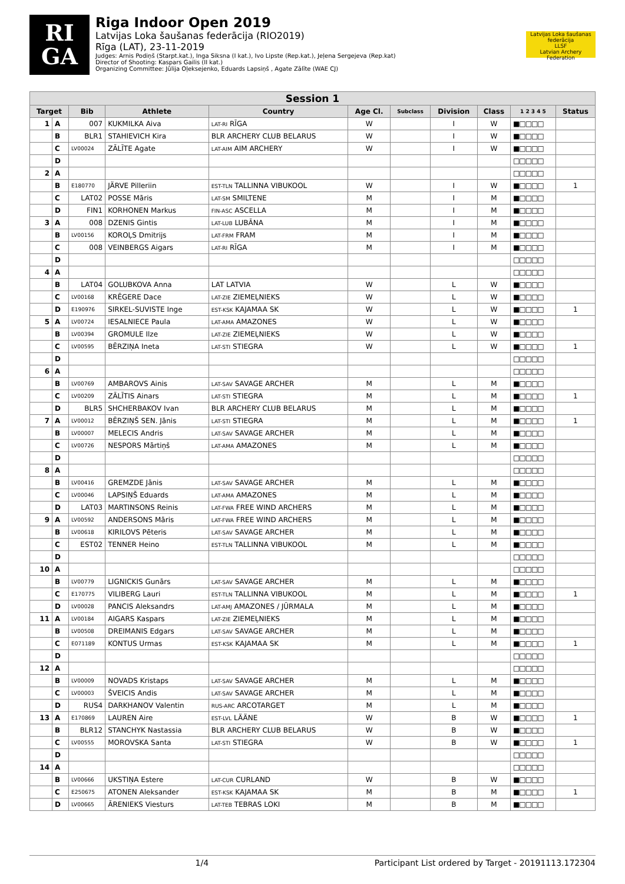RI
GA
Riga Indoor Open 2019
Latvijas Loka šaušanas federācija (RIO2019)
Rīga (LAT), 23-11-2019
Judges: Arnis Podiņš (Starpt.kat.), Inga Siksna (I kat.), Ivo Lipste (Rep.kat.), Jeļena Sergejeva (Rep.kat)
Director of Shooting: Kaspars Gailis (II kat.)
Organizing Committee: Jūlija Oļeksejenko, Eduards Lapsiņš , Agate Zālīte (WAE CJ)
Latvijas Loka šaušanas federācija
LLSF
Latvian Archery Federation
| Session 1 | | | | | | | | | | |
| --- | --- | --- | --- | --- | --- | --- | --- | --- | --- | --- |
| Target | | Bib | Athlete | Country | Age Cl. | Subclass | Division | Class | 1 2 3 4 5 | Status |
| 1 | A | 007 | KUKMILKA Aiva | LAT-RI RĪGA | W | | I | W | ■□□□□ | |
| | B | BLR1 | STAHIEVICH Kira | BLR ARCHERY CLUB BELARUS | W | | I | W | ■□□□□ | |
| | C | LV00024 | ZĀLĪTE Agate | LAT-AIM AIM ARCHERY | W | | I | W | ■□□□□ | |
| | D | | | | | | | | □□□□□ | |
| 2 | A | | | | | | | | □□□□□ | |
| | B | E180770 | JÄRVE Pilleriin | EST-TLN TALLINNA VIBUKOOL | W | | I | W | ■□□□□ | 1 |
| | C | LAT02 | POSSE Māris | LAT-SM SMILTENE | M | | I | M | ■□□□□ | |
| | D | FIN1 | KORHONEN Markus | FIN-ASC ASCELLA | M | | I | M | ■□□□□ | |
| 3 | A | 008 | DZENIS Gintis | LAT-LUB LUBĀNA | M | | I | M | ■□□□□ | |
| | B | LV00156 | KOROĻS Dmitrijs | LAT-FRM FRAM | M | | I | M | ■□□□□ | |
| | C | 008 | VEINBERGS Aigars | LAT-RI RĪGA | M | | I | M | ■□□□□ | |
| | D | | | | | | | | □□□□□ | |
| 4 | A | | | | | | | | □□□□□ | |
| | B | LAT04 | GOLUBKOVA Anna | LAT LATVIA | W | | L | W | ■□□□□ | |
| | C | LV00168 | KRĒGERE Dace | LAT-ZIE ZIEMEĻNIEKS | W | | L | W | ■□□□□ | |
| | D | E190976 | SIRKEL-SUVISTE Inge | EST-KSK KAJAMAA SK | W | | L | W | ■□□□□ | 1 |
| 5 | A | LV00724 | IESALNIECE Paula | LAT-AMA AMAZONES | W | | L | W | ■□□□□ | |
| | B | LV00394 | GROMULE Ilze | LAT-ZIE ZIEMEĻNIEKS | W | | L | W | ■□□□□ | |
| | C | LV00595 | BĒRZIŅA Ineta | LAT-STI STIEGRA | W | | L | W | ■□□□□ | 1 |
| | D | | | | | | | | □□□□□ | |
| 6 | A | | | | | | | | □□□□□ | |
| | B | LV00769 | AMBAROVS Ainis | LAT-SAV SAVAGE ARCHER | M | | L | M | ■□□□□ | |
| | C | LV00209 | ZĀLĪTIS Ainars | LAT-STI STIEGRA | M | | L | M | ■□□□□ | 1 |
| | D | BLR5 | SHCHERBAKOV Ivan | BLR ARCHERY CLUB BELARUS | M | | L | M | ■□□□□ | |
| 7 | A | LV00012 | BĒRZIŅŠ SEN. Jānis | LAT-STI STIEGRA | M | | L | M | ■□□□□ | 1 |
| | B | LV00007 | MELECIS Andris | LAT-SAV SAVAGE ARCHER | M | | L | M | ■□□□□ | |
| | C | LV00726 | NESPORS Mārtiņš | LAT-AMA AMAZONES | M | | L | M | ■□□□□ | |
| | D | | | | | | | | □□□□□ | |
| 8 | A | | | | | | | | □□□□□ | |
| | B | LV00416 | GREMZDE Jānis | LAT-SAV SAVAGE ARCHER | M | | L | M | ■□□□□ | |
| | C | LV00046 | LAPSIŅŠ Eduards | LAT-AMA AMAZONES | M | | L | M | ■□□□□ | |
| | D | LAT03 | MARTINSONS Reinis | LAT-FWA FREE WIND ARCHERS | M | | L | M | ■□□□□ | |
| 9 | A | LV00592 | ANDERSONS Māris | LAT-FWA FREE WIND ARCHERS | M | | L | M | ■□□□□ | |
| | B | LV00618 | KIRILOVS Pēteris | LAT-SAV SAVAGE ARCHER | M | | L | M | ■□□□□ | |
| | C | EST02 | TENNER Heino | EST-TLN TALLINNA VIBUKOOL | M | | L | M | ■□□□□ | |
| | D | | | | | | | | □□□□□ | |
| 10 | A | | | | | | | | □□□□□ | |
| | B | LV00779 | LIGNICKIS Gunārs | LAT-SAV SAVAGE ARCHER | M | | L | M | ■□□□□ | |
| | C | E170775 | VILIBERG Lauri | EST-TLN TALLINNA VIBUKOOL | M | | L | M | ■□□□□ | 1 |
| | D | LV00028 | PANCIS Aleksandrs | LAT-AMJ AMAZONES / JŪRMALA | M | | L | M | ■□□□□ | |
| 11 | A | LV00184 | AIGARS Kaspars | LAT-ZIE ZIEMEĻNIEKS | M | | L | M | ■□□□□ | |
| | B | LV00508 | DREIMANIS Edgars | LAT-SAV SAVAGE ARCHER | M | | L | M | ■□□□□ | |
| | C | E071189 | KONTUS Urmas | EST-KSK KAJAMAA SK | M | | L | M | ■□□□□ | 1 |
| | D | | | | | | | | □□□□□ | |
| 12 | A | | | | | | | | □□□□□ | |
| | B | LV00009 | NOVADS Kristaps | LAT-SAV SAVAGE ARCHER | M | | L | M | ■□□□□ | |
| | C | LV00003 | ŠVEICIS Andis | LAT-SAV SAVAGE ARCHER | M | | L | M | ■□□□□ | |
| | D | RUS4 | DARKHANOV Valentin | RUS-ARC ARCOTARGET | M | | L | M | ■□□□□ | |
| 13 | A | E170869 | LAUREN Aire | EST-LVL LÄÄNE | W | | B | W | ■□□□□ | 1 |
| | B | BLR12 | STANCHYK Nastassia | BLR ARCHERY CLUB BELARUS | W | | B | W | ■□□□□ | |
| | C | LV00555 | MOROVSKA Santa | LAT-STI STIEGRA | W | | B | W | ■□□□□ | 1 |
| | D | | | | | | | | □□□□□ | |
| 14 | A | | | | | | | | □□□□□ | |
| | B | LV00666 | UKSTIŅA Estere | LAT-CUR CURLAND | W | | B | W | ■□□□□ | |
| | C | E250675 | ATONEN Aleksander | EST-KSK KAJAMAA SK | M | | B | M | ■□□□□ | 1 |
| | D | LV00665 | ĀRENIEKS Viesturs | LAT-TEB TEBRAS LOKI | M | | B | M | ■□□□□ | |
1/4 Participant List ordered by Target - 20191113.172304